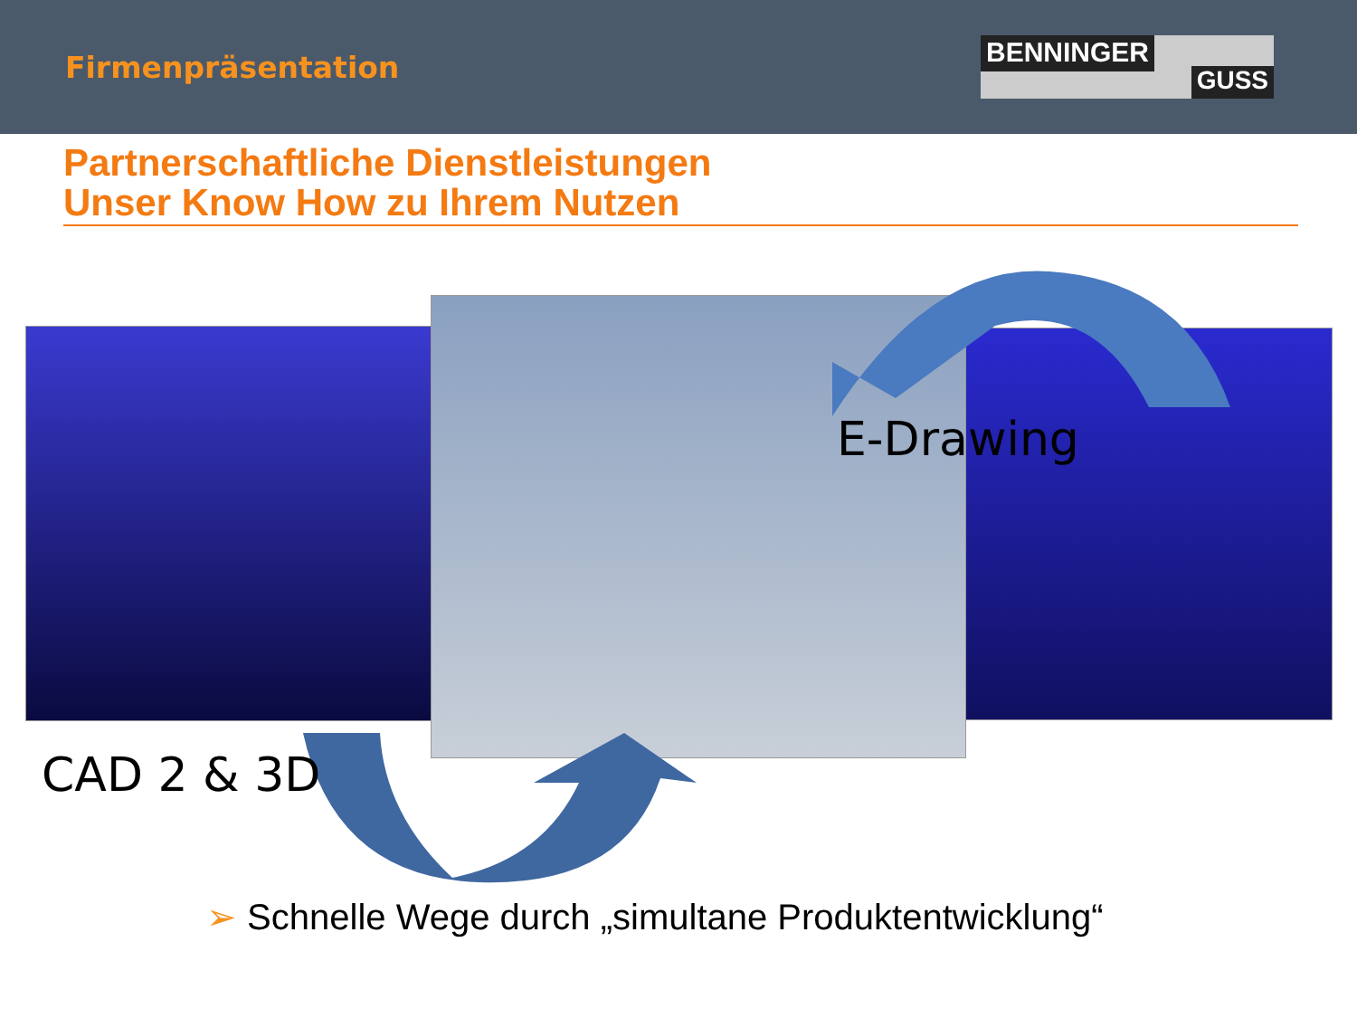Firmenpräsentation
BENNINGER
GUSS
Partnerschaftliche Dienstleistungen
Unser Know How zu Ihrem Nutzen
E-Drawing
CAD 2 & 3D
➢ Schnelle Wege durch „simultane Produktentwicklung“